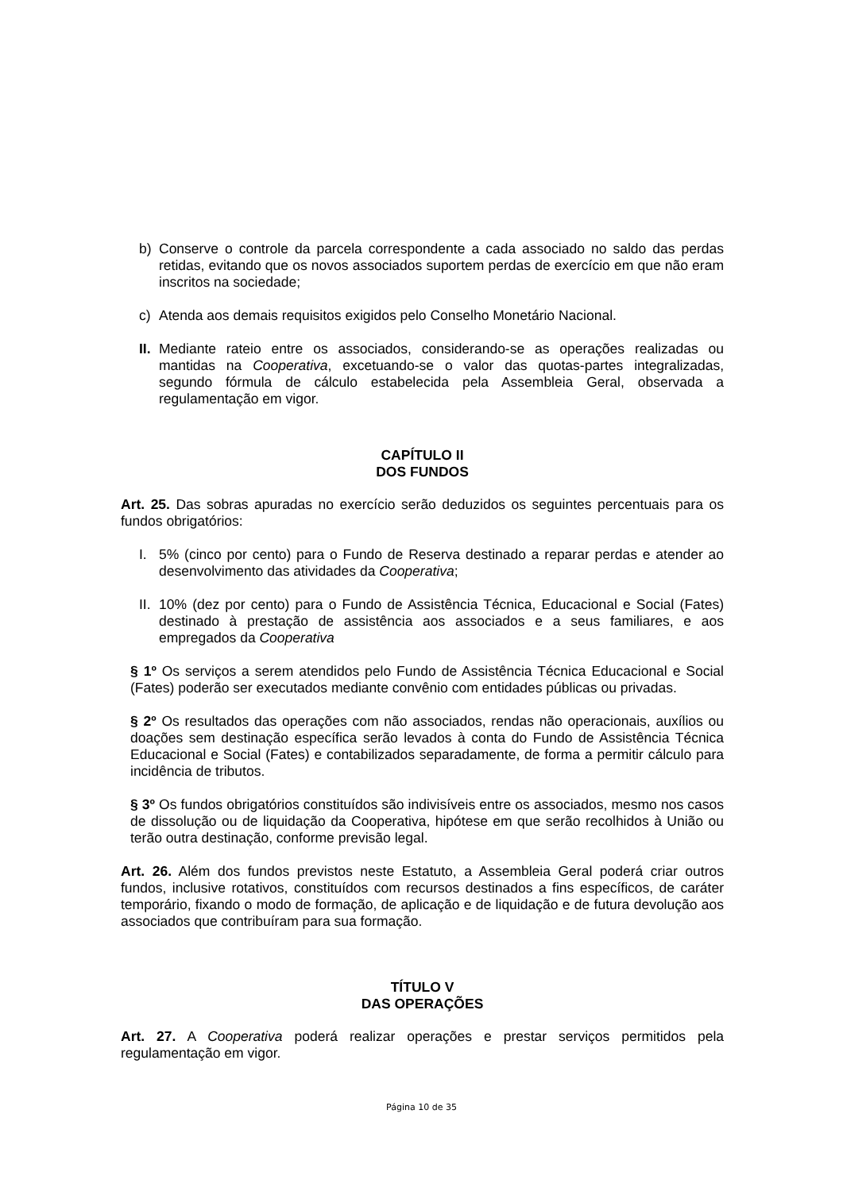b) Conserve o controle da parcela correspondente a cada associado no saldo das perdas retidas, evitando que os novos associados suportem perdas de exercício em que não eram inscritos na sociedade;
c) Atenda aos demais requisitos exigidos pelo Conselho Monetário Nacional.
II. Mediante rateio entre os associados, considerando-se as operações realizadas ou mantidas na Cooperativa, excetuando-se o valor das quotas-partes integralizadas, segundo fórmula de cálculo estabelecida pela Assembleia Geral, observada a regulamentação em vigor.
CAPÍTULO II
DOS FUNDOS
Art. 25. Das sobras apuradas no exercício serão deduzidos os seguintes percentuais para os fundos obrigatórios:
I. 5% (cinco por cento) para o Fundo de Reserva destinado a reparar perdas e atender ao desenvolvimento das atividades da Cooperativa;
II. 10% (dez por cento) para o Fundo de Assistência Técnica, Educacional e Social (Fates) destinado à prestação de assistência aos associados e a seus familiares, e aos empregados da Cooperativa
§ 1º Os serviços a serem atendidos pelo Fundo de Assistência Técnica Educacional e Social (Fates) poderão ser executados mediante convênio com entidades públicas ou privadas.
§ 2º Os resultados das operações com não associados, rendas não operacionais, auxílios ou doações sem destinação específica serão levados à conta do Fundo de Assistência Técnica Educacional e Social (Fates) e contabilizados separadamente, de forma a permitir cálculo para incidência de tributos.
§ 3º Os fundos obrigatórios constituídos são indivisíveis entre os associados, mesmo nos casos de dissolução ou de liquidação da Cooperativa, hipótese em que serão recolhidos à União ou terão outra destinação, conforme previsão legal.
Art. 26. Além dos fundos previstos neste Estatuto, a Assembleia Geral poderá criar outros fundos, inclusive rotativos, constituídos com recursos destinados a fins específicos, de caráter temporário, fixando o modo de formação, de aplicação e de liquidação e de futura devolução aos associados que contribuíram para sua formação.
TÍTULO V
DAS OPERAÇÕES
Art. 27. A Cooperativa poderá realizar operações e prestar serviços permitidos pela regulamentação em vigor.
Página 10 de 35